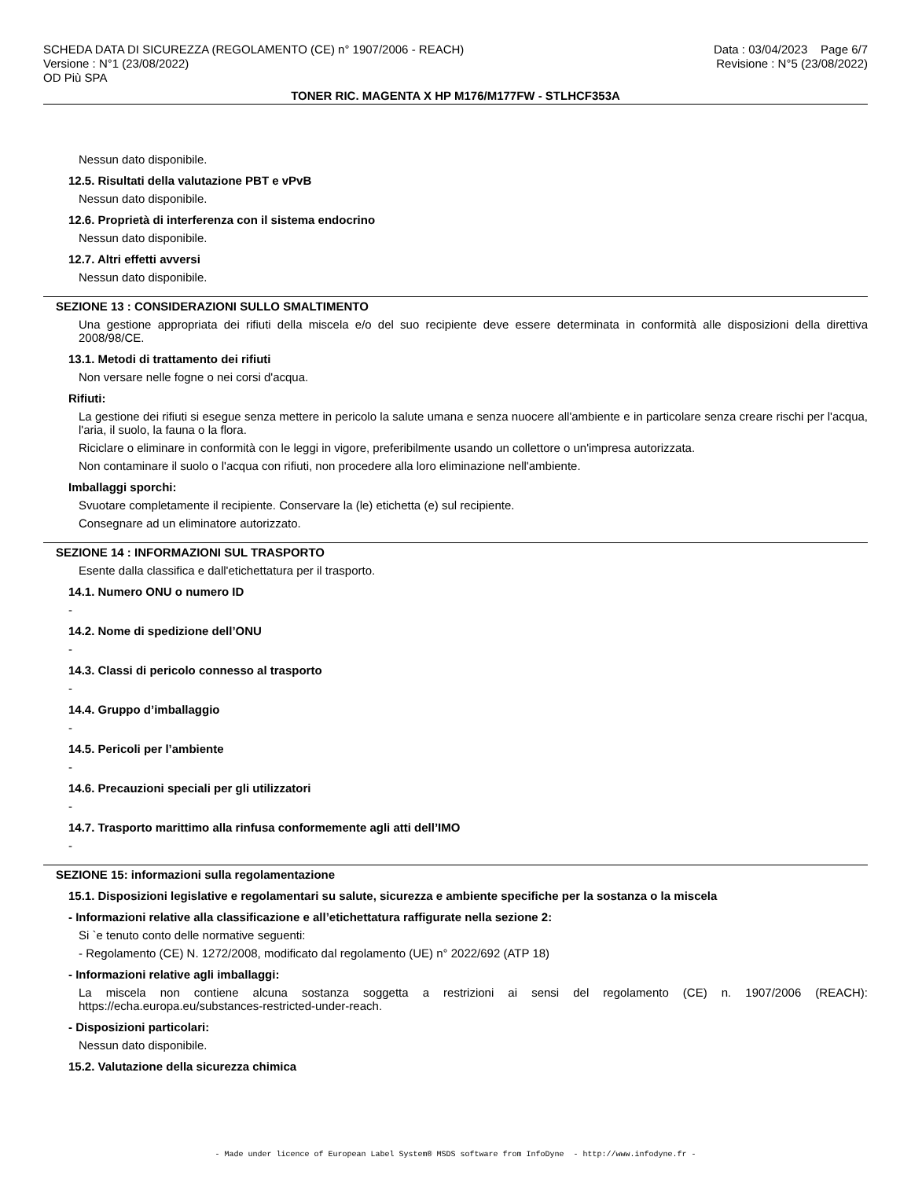SCHEDA DATA DI SICUREZZA (REGOLAMENTO (CE) n° 1907/2006 - REACH)
Versione : N°1 (23/08/2022)
OD Più SPA
Data : 03/04/2023 Page 6/7
Revisione : N°5 (23/08/2022)
TONER RIC. MAGENTA X HP M176/M177FW - STLHCF353A
Nessun dato disponibile.
12.5. Risultati della valutazione PBT e vPvB
Nessun dato disponibile.
12.6. Proprietà di interferenza con il sistema endocrino
Nessun dato disponibile.
12.7. Altri effetti avversi
Nessun dato disponibile.
SEZIONE 13 : CONSIDERAZIONI SULLO SMALTIMENTO
Una gestione appropriata dei rifiuti della miscela e/o del suo recipiente deve essere determinata in conformità alle disposizioni della direttiva 2008/98/CE.
13.1. Metodi di trattamento dei rifiuti
Non versare nelle fogne o nei corsi d'acqua.
Rifiuti:
La gestione dei rifiuti si esegue senza mettere in pericolo la salute umana e senza nuocere all'ambiente e in particolare senza creare rischi per l'acqua, l'aria, il suolo, la fauna o la flora.
Riciclare o eliminare in conformità con le leggi in vigore, preferibilmente usando un collettore o un'impresa autorizzata.
Non contaminare il suolo o l'acqua con rifiuti, non procedere alla loro eliminazione nell'ambiente.
Imballaggi sporchi:
Svuotare completamente il recipiente. Conservare la (le) etichetta (e) sul recipiente.
Consegnare ad un eliminatore autorizzato.
SEZIONE 14 : INFORMAZIONI SUL TRASPORTO
Esente dalla classifica e dall'etichettatura per il trasporto.
14.1. Numero ONU o numero ID
-
14.2. Nome di spedizione dell’ONU
-
14.3. Classi di pericolo connesso al trasporto
-
14.4. Gruppo d’imballaggio
-
14.5. Pericoli per l’ambiente
-
14.6. Precauzioni speciali per gli utilizzatori
-
14.7. Trasporto marittimo alla rinfusa conformemente agli atti dell’IMO
-
SEZIONE 15: informazioni sulla regolamentazione
15.1. Disposizioni legislative e regolamentari su salute, sicurezza e ambiente specifiche per la sostanza o la miscela
- Informazioni relative alla classificazione e all’etichettatura raffigurate nella sezione 2:
Si `e tenuto conto delle normative seguenti:
- Regolamento (CE) N. 1272/2008, modificato dal regolamento (UE) n° 2022/692 (ATP 18)
- Informazioni relative agli imballaggi:
La miscela non contiene alcuna sostanza soggetta a restrizioni ai sensi del regolamento (CE) n. 1907/2006 (REACH): https://echa.europa.eu/substances-restricted-under-reach.
- Disposizioni particolari:
Nessun dato disponibile.
15.2. Valutazione della sicurezza chimica
- Made under licence of European Label System® MSDS software from InfoDyne - http://www.infodyne.fr -